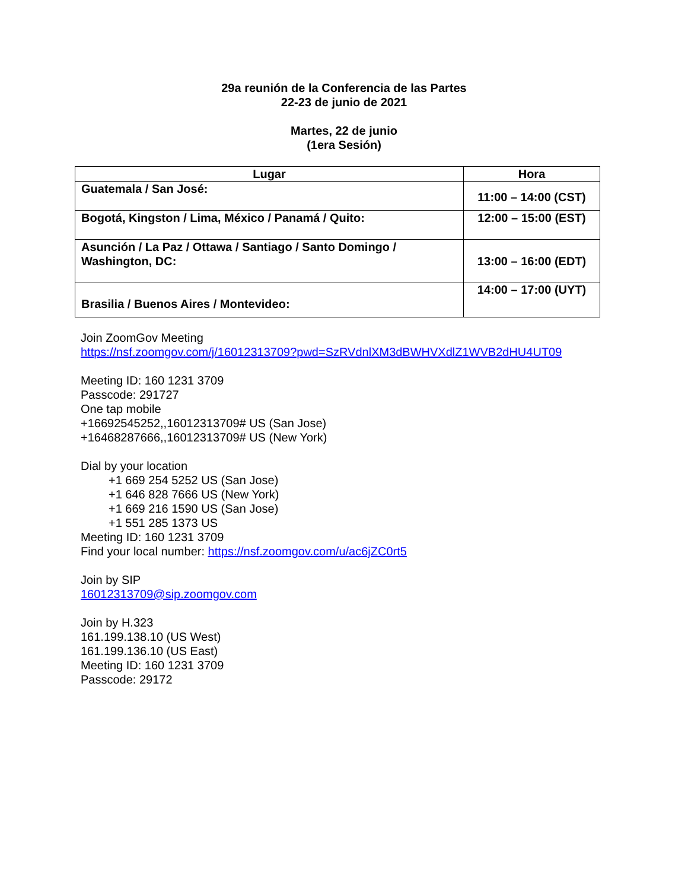29a reunión de la Conferencia de las Partes
22-23 de junio de 2021
Martes, 22 de junio
(1era Sesión)
| Lugar | Hora |
| --- | --- |
| Guatemala / San José: | 11:00 – 14:00 (CST) |
| Bogotá, Kingston / Lima, México / Panamá / Quito: | 12:00 – 15:00 (EST) |
| Asunción / La Paz / Ottawa / Santiago / Santo Domingo / Washington, DC: | 13:00 – 16:00 (EDT) |
| Brasilia / Buenos Aires / Montevideo: | 14:00 – 17:00 (UYT) |
Join ZoomGov Meeting
https://nsf.zoomgov.com/j/16012313709?pwd=SzRVdnlXM3dBWHVXdlZ1WVB2dHU4UT09
Meeting ID: 160 1231 3709
Passcode: 291727
One tap mobile
+16692545252,,16012313709# US (San Jose)
+16468287666,,16012313709# US (New York)
Dial by your location
+1 669 254 5252 US (San Jose)
+1 646 828 7666 US (New York)
+1 669 216 1590 US (San Jose)
+1 551 285 1373 US
Meeting ID: 160 1231 3709
Find your local number: https://nsf.zoomgov.com/u/ac6jZC0rt5
Join by SIP
16012313709@sip.zoomgov.com
Join by H.323
161.199.138.10 (US West)
161.199.136.10 (US East)
Meeting ID: 160 1231 3709
Passcode: 29172